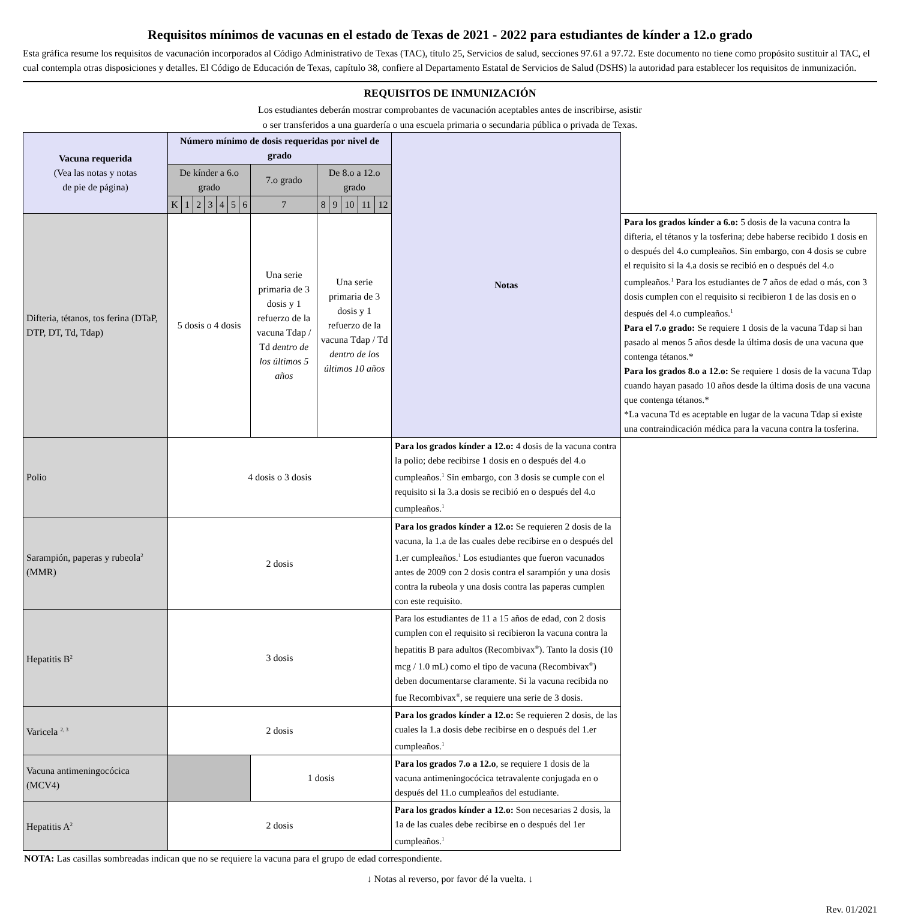Requisitos mínimos de vacunas en el estado de Texas de 2021 - 2022 para estudiantes de kínder a 12.o grado
Esta gráfica resume los requisitos de vacunación incorporados al Código Administrativo de Texas (TAC), título 25, Servicios de salud, secciones 97.61 a 97.72. Este documento no tiene como propósito sustituir al TAC, el cual contempla otras disposiciones y detalles. El Código de Educación de Texas, capítulo 38, confiere al Departamento Estatal de Servicios de Salud (DSHS) la autoridad para establecer los requisitos de inmunización.
REQUISITOS DE INMUNIZACIÓN
Los estudiantes deberán mostrar comprobantes de vacunación aceptables antes de inscribirse, asistir
o ser transferidos a una guardería o una escuela primaria o secundaria pública o privada de Texas.
| Vacuna requerida (Vea las notas y notas de pie de página) | Número mínimo de dosis requeridas por nivel de grado | | | | | | | | | | | | | Notas | |
| --- | --- | --- | --- | --- | --- | --- | --- | --- | --- | --- | --- | --- | --- | --- | --- |
| | De kínder a 6.o grado | | | | | | | 7.o grado | De 8.o a 12.o grado | | | | | | |
| | K | 1 | 2 | 3 | 4 | 5 | 6 | 7 | 8 | 9 | 10 | 11 | 12 | | |
| Difteria, tétanos, tos ferina (DTaP, DTP, DT, Td, Tdap) | 5 dosis o 4 dosis | | | | | | | Una serie primaria de 3 dosis y 1 refuerzo de la vacuna Tdap / Td dentro de los últimos 5 años | Una serie primaria de 3 dosis y 1 refuerzo de la vacuna Tdap / Td dentro de los últimos 10 años | | | | | | Para los grados kínder a 6.o: 5 dosis de la vacuna contra la difteria, el tétanos y la tosferina; debe haberse recibido 1 dosis en o después del 4.o cumpleaños. Sin embargo, con 4 dosis se cubre el requisito si la 4.a dosis se recibió en o después del 4.o cumpleaños.<sup>1</sup> Para los estudiantes de 7 años de edad o más, con 3 dosis cumplen con el requisito si recibieron 1 de las dosis en o después del 4.o cumpleaños.<sup>1</sup> Para el 7.o grado: Se requiere 1 dosis de la vacuna Tdap si han pasado al menos 5 años desde la última dosis de una vacuna que contenga tétanos.* Para los grados 8.o a 12.o: Se requiere 1 dosis de la vacuna Tdap cuando hayan pasado 10 años desde la última dosis de una vacuna que contenga tétanos.* *La vacuna Td es aceptable en lugar de la vacuna Tdap si existe una contraindicación médica para la vacuna contra la tosferina. |
| Polio | 4 dosis o 3 dosis | | | | | | | | | | | | | Para los grados kínder a 12.o: 4 dosis de la vacuna contra la polio; debe recibirse 1 dosis en o después del 4.o cumpleaños.<sup>1</sup> Sin embargo, con 3 dosis se cumple con el requisito si la 3.a dosis se recibió en o después del 4.o cumpleaños.<sup>1</sup> | |
| Sarampión, paperas y rubeola<sup>2</sup> (MMR) | 2 dosis | | | | | | | | | | | | | Para los grados kínder a 12.o: Se requieren 2 dosis de la vacuna, la 1.a de las cuales debe recibirse en o después del 1.er cumpleaños.<sup>1</sup> Los estudiantes que fueron vacunados antes de 2009 con 2 dosis contra el sarampión y una dosis contra la rubeola y una dosis contra las paperas cumplen con este requisito. | |
| Hepatitis B<sup>2</sup> | 3 dosis | | | | | | | | | | | | | Para los estudiantes de 11 a 15 años de edad, con 2 dosis cumplen con el requisito si recibieron la vacuna contra la hepatitis B para adultos (Recombivax<sup>®</sup>). Tanto la dosis (10 mcg / 1.0 mL) como el tipo de vacuna (Recombivax<sup>®</sup>) deben documentarse claramente. Si la vacuna recibida no fue Recombivax<sup>®</sup>, se requiere una serie de 3 dosis. | |
| Varicela <sup>2, 3</sup> | 2 dosis | | | | | | | | | | | | | Para los grados kínder a 12.o: Se requieren 2 dosis, de las cuales la 1.a dosis debe recibirse en o después del 1.er cumpleaños.<sup>1</sup> | |
| Vacuna antimeningocócica (MCV4) | | | | | | | | 1 dosis | | | | | | Para los grados 7.o a 12.o , se requiere 1 dosis de la vacuna antimeningocócica tetravalente conjugada en o después del 11.o cumpleaños del estudiante. | |
| Hepatitis A<sup>2</sup> | 2 dosis | | | | | | | | | | | | | Para los grados kínder a 12.o: Son necesarias 2 dosis, la 1a de las cuales debe recibirse en o después del 1er cumpleaños.<sup>1</sup> | |
NOTA: Las casillas sombreadas indican que no se requiere la vacuna para el grupo de edad correspondiente.
↓ Notas al reverso, por favor dé la vuelta. ↓
Rev. 01/2021